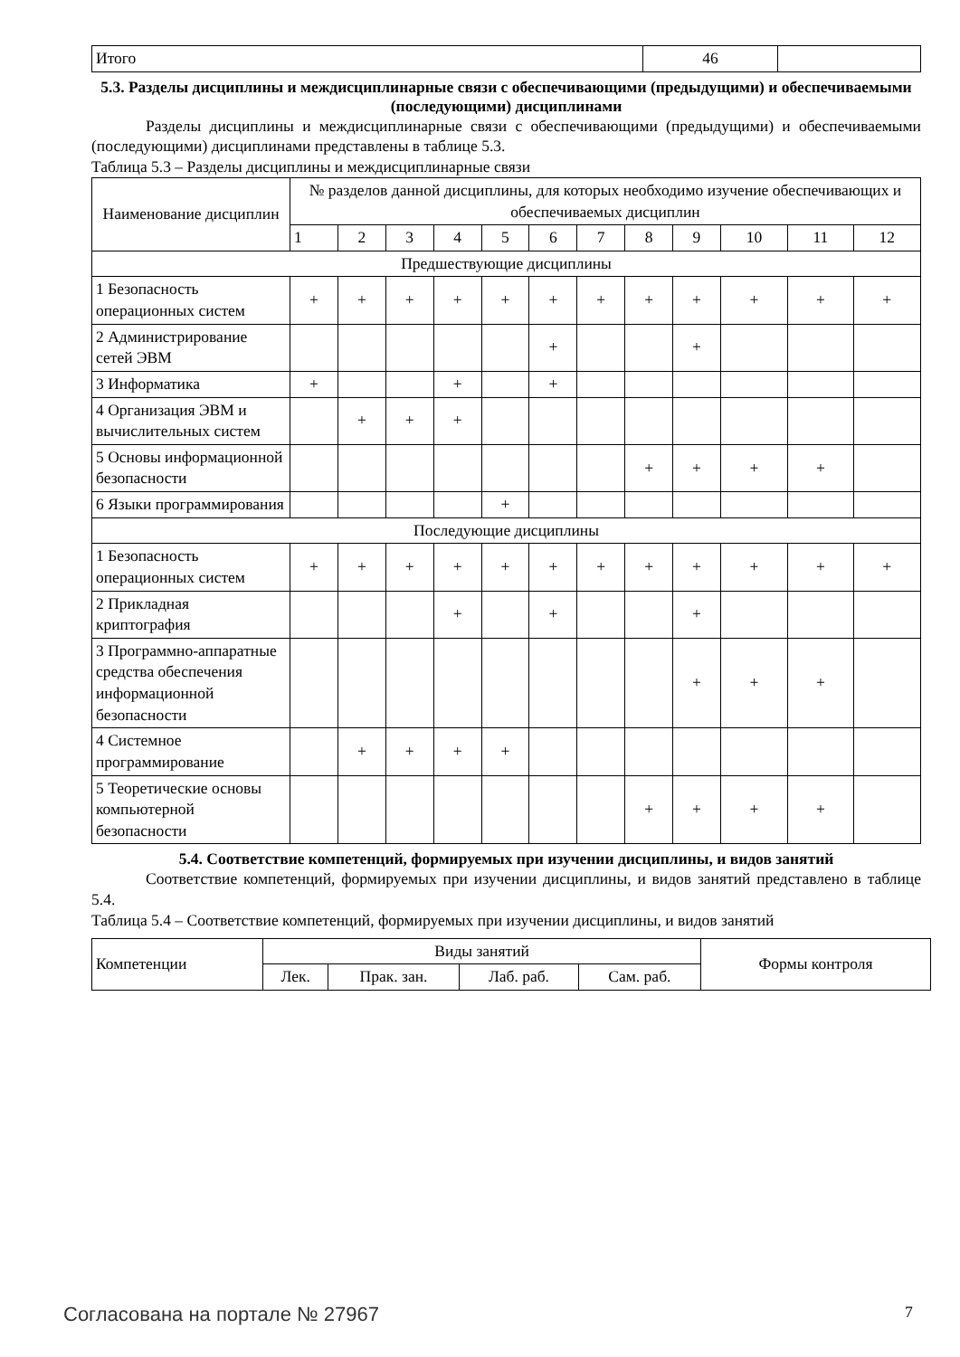| Итого | 46 | |
5.3. Разделы дисциплины и междисциплинарные связи с обеспечивающими (предыдущими) и обеспечиваемыми (последующими) дисциплинами
Разделы дисциплины и междисциплинарные связи с обеспечивающими (предыдущими) и обеспечиваемыми (последующими) дисциплинами представлены в таблице 5.3.
Таблица 5.3 – Разделы дисциплины и междисциплинарные связи
| Наименование дисциплин | № разделов данной дисциплины, для которых необходимо изучение обеспечивающих и обеспечиваемых дисциплин | | | | | | | | | | | |
| --- | --- | --- | --- | --- | --- | --- | --- | --- | --- | --- | --- | --- |
| | 1 | 2 | 3 | 4 | 5 | 6 | 7 | 8 | 9 | 10 | 11 | 12 |
| Предшествующие дисциплины | | | | | | | | | | | | |
| 1 Безопасность операционных систем | + | + | + | + | + | + | + | + | + | + | + | + |
| 2 Администрирование сетей ЭВМ | | | | | | + | | | + | | | |
| 3 Информатика | + | | | + | | + | | | | | | |
| 4 Организация ЭВМ и вычислительных систем | | + | + | + | | | | | | | | |
| 5 Основы информационной безопасности | | | | | | | | + | + | + | + | |
| 6 Языки программирования | | | | | + | | | | | | | |
| Последующие дисциплины | | | | | | | | | | | | |
| 1 Безопасность операционных систем | + | + | + | + | + | + | + | + | + | + | + | + |
| 2 Прикладная криптография | | | | + | | + | | | + | | | |
| 3 Программно-аппаратные средства обеспечения информационной безопасности | | | | | | | | | + | + | + | |
| 4 Системное программирование | | + | + | + | + | | | | | | | |
| 5 Теоретические основы компьютерной безопасности | | | | | | | | + | + | + | + | |
5.4. Соответствие компетенций, формируемых при изучении дисциплины, и видов занятий
Соответствие компетенций, формируемых при изучении дисциплины, и видов занятий представлено в таблице 5.4.
Таблица 5.4 – Соответствие компетенций, формируемых при изучении дисциплины, и видов занятий
| Компетенции | Виды занятий | | | | Формы контроля |
| | Лек. | Прак. зан. | Лаб. раб. | Сам. раб. | |
Согласована на портале № 27967 7